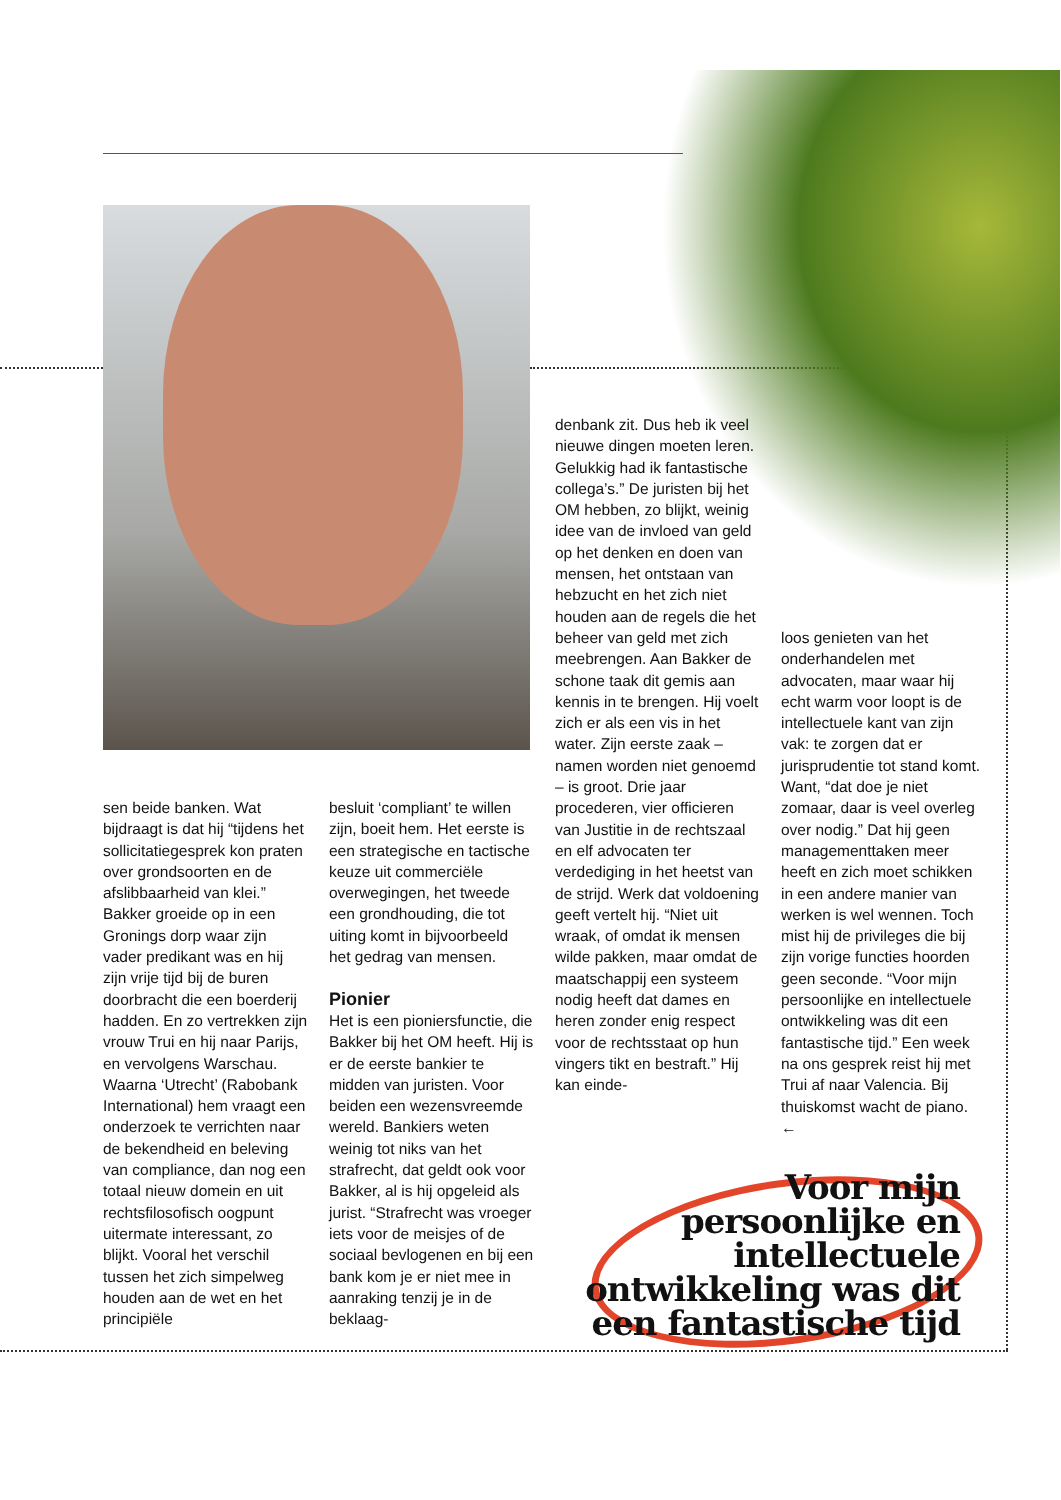sen beide banken. Wat bijdraagt is dat hij “tijdens het sollicitatiegesprek kon praten over grondsoorten en de afslibbaarheid van klei.” Bakker groeide op in een Gronings dorp waar zijn vader predikant was en hij zijn vrije tijd bij de buren doorbracht die een boerderij hadden. En zo vertrekken zijn vrouw Trui en hij naar Parijs, en vervolgens Warschau. Waarna ‘Utrecht’ (Rabobank International) hem vraagt een onderzoek te verrichten naar de bekendheid en beleving van compliance, dan nog een totaal nieuw domein en uit rechtsfilosofisch oogpunt uitermate interessant, zo blijkt. Vooral het verschil tussen het zich simpelweg houden aan de wet en het principiële
besluit ‘compliant’ te willen zijn, boeit hem. Het eerste is een strategische en tactische keuze uit commerciële overwegingen, het tweede een grondhouding, die tot uiting komt in bijvoorbeeld het gedrag van mensen.
Pionier
Het is een pioniersfunctie, die Bakker bij het OM heeft. Hij is er de eerste bankier te midden van juristen. Voor beiden een wezensvreemde wereld. Bankiers weten weinig tot niks van het strafrecht, dat geldt ook voor Bakker, al is hij opgeleid als jurist. “Strafrecht was vroeger iets voor de meisjes of de sociaal bevlogenen en bij een bank kom je er niet mee in aanraking tenzij je in de beklaag-
denbank zit. Dus heb ik veel nieuwe dingen moeten leren. Gelukkig had ik fantastische collega’s.” De juristen bij het OM hebben, zo blijkt, weinig idee van de invloed van geld op het denken en doen van mensen, het ontstaan van hebzucht en het zich niet houden aan de regels die het beheer van geld met zich meebrengen. Aan Bakker de schone taak dit gemis aan kennis in te brengen. Hij voelt zich er als een vis in het water. Zijn eerste zaak – namen worden niet genoemd – is groot. Drie jaar procederen, vier officieren van Justitie in de rechtszaal en elf advocaten ter verdediging in het heetst van de strijd. Werk dat voldoening geeft vertelt hij. “Niet uit wraak, of omdat ik mensen wilde pakken, maar omdat de maatschappij een systeem nodig heeft dat dames en heren zonder enig respect voor de rechtsstaat op hun vingers tikt en bestraft.” Hij kan einde-
loos genieten van het onderhandelen met advocaten, maar waar hij echt warm voor loopt is de intellectuele kant van zijn vak: te zorgen dat er jurisprudentie tot stand komt. Want, “dat doe je niet zomaar, daar is veel overleg over nodig.” Dat hij geen managementtaken meer heeft en zich moet schikken in een andere manier van werken is wel wennen. Toch mist hij de privileges die bij zijn vorige functies hoorden geen seconde. “Voor mijn persoonlijke en intellectuele ontwikkeling was dit een fantastische tijd.” Een week na ons gesprek reist hij met Trui af naar Valencia. Bij thuiskomst wacht de piano. ←
Voor mijn persoonlijke en intellectuele ontwikkeling was dit een fantastische tijd